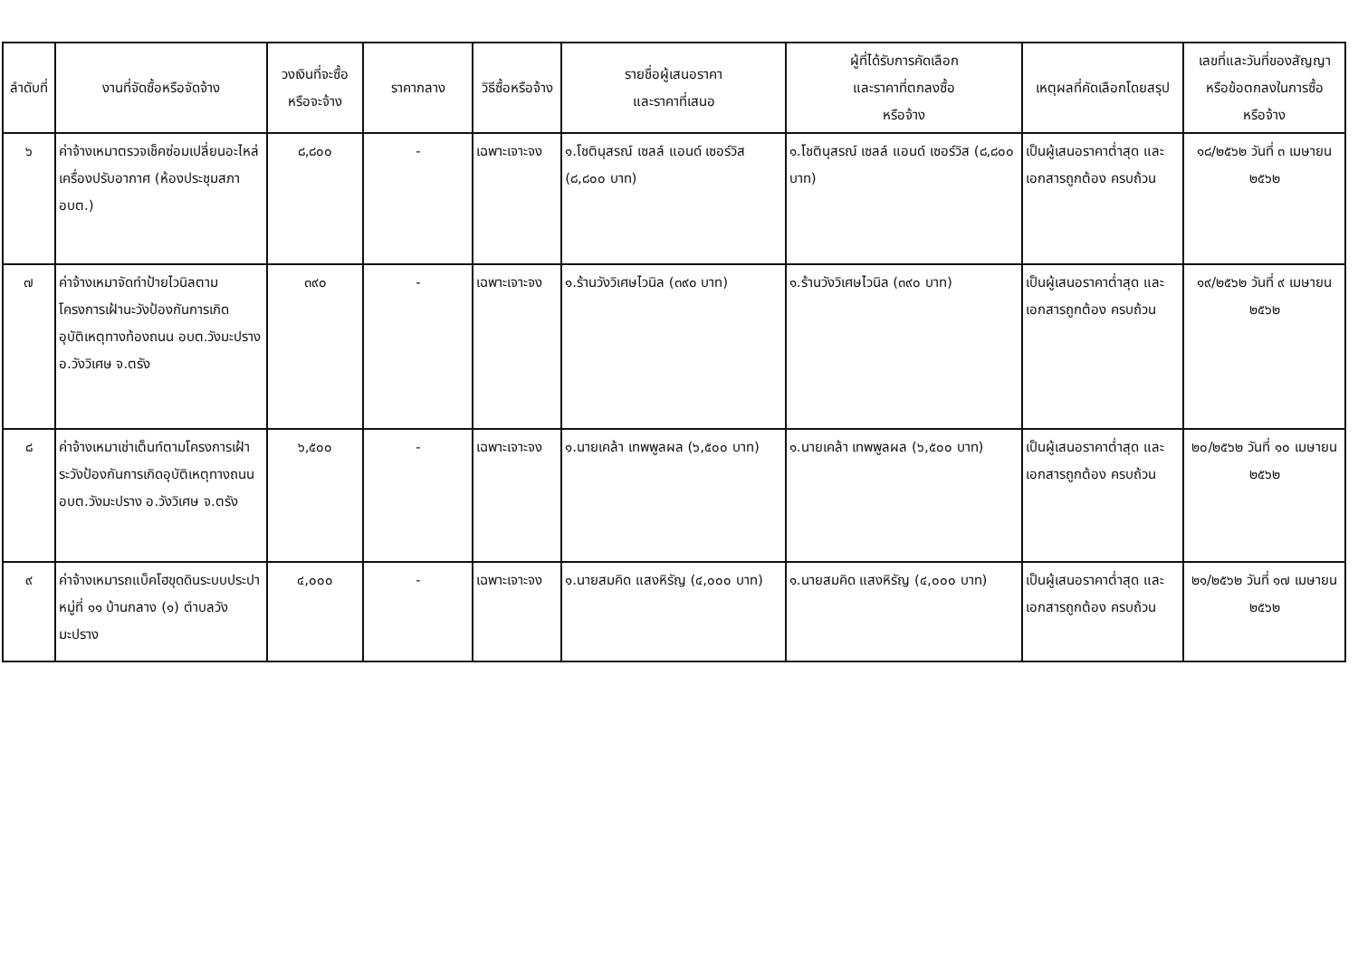| ลำดับที่ | งานที่จัดซื้อหรือจัดจ้าง | วงเงินที่จะซื้อ หรือจะจ้าง | ราคากลาง | วิธีซื้อหรือจ้าง | รายชื่อผู้เสนอราคา และราคาที่เสนอ | ผู้ที่ได้รับการคัดเลือก และราคาที่ตกลงซื้อ หรือจ้าง | เหตุผลที่คัดเลือกโดยสรุป | เลขที่และวันที่ของสัญญา หรือข้อตกลงในการซื้อ หรือจ้าง |
| --- | --- | --- | --- | --- | --- | --- | --- | --- |
| ๖ | ค่าจ้างเหมาตรวจเช็คซ่อมเปลี่ยนอะไหล่ เครื่องปรับอากาศ (ห้องประชุมสภา อบต.) | ๘,๘๐๐ | - | เฉพาะเจาะจง | ๑.โชตินุสรณ์ เซลล์ แอนด์ เซอร์วิส (๘,๘๐๐ บาท) | ๑.โชตินุสรณ์ เซลล์ แอนด์ เซอร์วิส (๘,๘๐๐ บาท) | เป็นผู้เสนอราคาต่ำสุด และเอกสารถูกต้อง ครบถ้วน | ๑๘/๒๕๖๒ วันที่ ๓ เมษายน ๒๕๖๒ |
| ๗ | ค่าจ้างเหมาจัดทำป้ายไวนิลตามโครงการเฝ้านะวังป้องกันการเกิดอุบัติเหตุทางท้องถนน อบต.วังมะปราง อ.วังวิเศษ จ.ตรัง | ๓๙๐ | - | เฉพาะเจาะจง | ๑.ร้านวังวิเศษไวนิล (๓๙๐ บาท) | ๑.ร้านวังวิเศษไวนิล (๓๙๐ บาท) | เป็นผู้เสนอราคาต่ำสุด และเอกสารถูกต้อง ครบถ้วน | ๑๙/๒๕๖๒ วันที่ ๙ เมษายน ๒๕๖๒ |
| ๘ | ค่าจ้างเหมาเช่าเต็นท์ตามโครงการเฝ้าระวังป้องกันการเกิดอุบัติเหตุทางถนน อบต.วังมะปราง อ.วังวิเศษ จ.ตรัง | ๖,๕๐๐ | - | เฉพาะเจาะจง | ๑.นายเคล้า เทพพูลผล (๖,๕๐๐ บาท) | ๑.นายเคล้า เทพพูลผล (๖,๕๐๐ บาท) | เป็นผู้เสนอราคาต่ำสุด และเอกสารถูกต้อง ครบถ้วน | ๒๐/๒๕๖๒ วันที่ ๑๐ เมษายน ๒๕๖๒ |
| ๙ | ค่าจ้างเหมารถแบ็คโฮขุดดินระบบประปาหมู่ที่ ๑๑ บ้านกลาง (๑) ตำบลวังมะปราง | ๔,๐๐๐ | - | เฉพาะเจาะจง | ๑.นายสมคิด แสงหิรัญ (๔,๐๐๐ บาท) | ๑.นายสมคิด แสงหิรัญ (๔,๐๐๐ บาท) | เป็นผู้เสนอราคาต่ำสุด และเอกสารถูกต้อง ครบถ้วน | ๒๑/๒๕๖๒ วันที่ ๑๗ เมษายน ๒๕๖๒ |